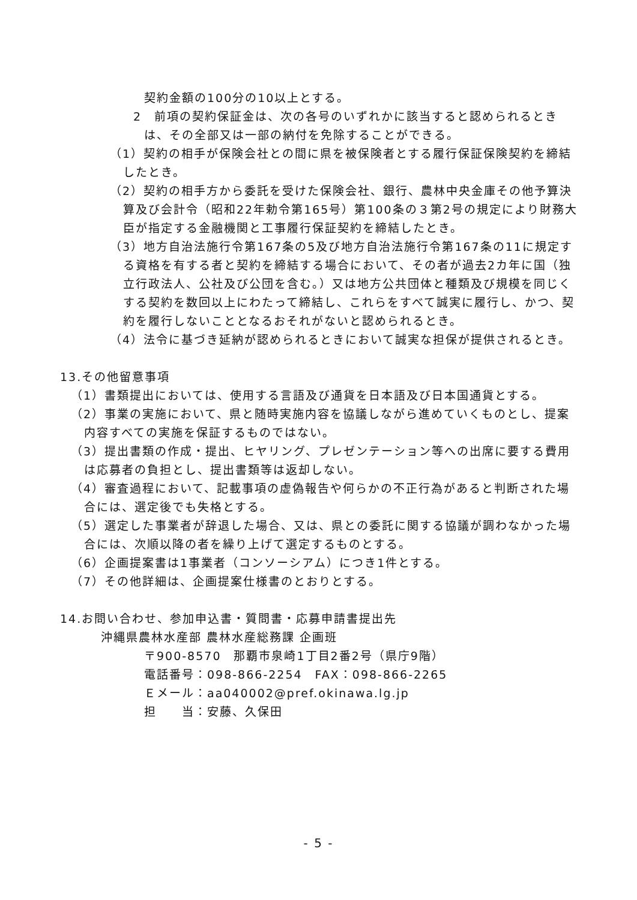契約金額の100分の10以上とする。
2　前項の契約保証金は、次の各号のいずれかに該当すると認められるときは、その全部又は一部の納付を免除することができる。
（1）契約の相手が保険会社との間に県を被保険者とする履行保証保険契約を締結したとき。
（2）契約の相手方から委託を受けた保険会社、銀行、農林中央金庫その他予算決算及び会計令（昭和22年勅令第165号）第100条の３第2号の規定により財務大臣が指定する金融機関と工事履行保証契約を締結したとき。
（3）地方自治法施行令第167条の5及び地方自治法施行令第167条の11に規定する資格を有する者と契約を締結する場合において、その者が過去2カ年に国（独立行政法人、公社及び公団を含む。）又は地方公共団体と種類及び規模を同じくする契約を数回以上にわたって締結し、これらをすべて誠実に履行し、かつ、契約を履行しないこととなるおそれがないと認められるとき。
（4）法令に基づき延納が認められるときにおいて誠実な担保が提供されるとき。
13.その他留意事項
（1）書類提出においては、使用する言語及び通貨を日本語及び日本国通貨とする。
（2）事業の実施において、県と随時実施内容を協議しながら進めていくものとし、提案内容すべての実施を保証するものではない。
（3）提出書類の作成・提出、ヒヤリング、プレゼンテーション等への出席に要する費用は応募者の負担とし、提出書類等は返却しない。
（4）審査過程において、記載事項の虚偽報告や何らかの不正行為があると判断された場合には、選定後でも失格とする。
（5）選定した事業者が辞退した場合、又は、県との委託に関する協議が調わなかった場合には、次順以降の者を繰り上げて選定するものとする。
（6）企画提案書は1事業者（コンソーシアム）につき1件とする。
（7）その他詳細は、企画提案仕様書のとおりとする。
14.お問い合わせ、参加申込書・質問書・応募申請書提出先
沖縄県農林水産部 農林水産総務課 企画班
〒900-8570　那覇市泉崎1丁目2番2号（県庁9階）
電話番号：098-866-2254　FAX：098-866-2265
Ｅメール：aa040002@pref.okinawa.lg.jp
担　　当：安藤、久保田
- 5 -